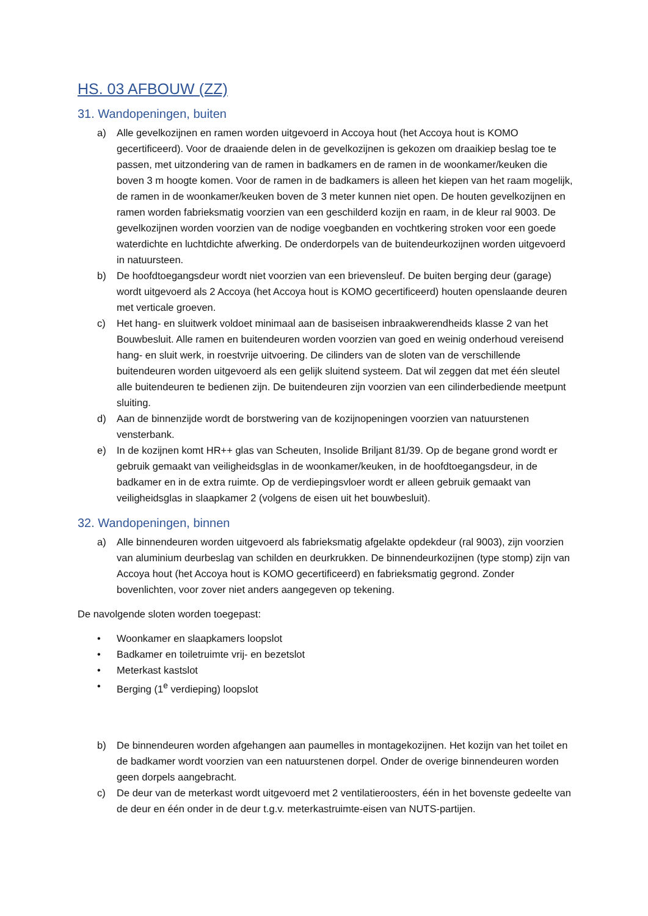HS. 03 AFBOUW (ZZ)
31. Wandopeningen, buiten
a) Alle gevelkozijnen en ramen worden uitgevoerd in Accoya hout (het Accoya hout is KOMO gecertificeerd). Voor de draaiende delen in de gevelkozijnen is gekozen om draaikiep beslag toe te passen, met uitzondering van de ramen in badkamers en de ramen in de woonkamer/keuken die boven 3 m hoogte komen. Voor de ramen in de badkamers is alleen het kiepen van het raam mogelijk, de ramen in de woonkamer/keuken boven de 3 meter kunnen niet open. De houten gevelkozijnen en ramen worden fabrieksmatig voorzien van een geschilderd kozijn en raam, in de kleur ral 9003. De gevelkozijnen worden voorzien van de nodige voegbanden en vochtkering stroken voor een goede waterdichte en luchtdichte afwerking. De onderdorpels van de buitendeurkozijnen worden uitgevoerd in natuursteen.
b) De hoofdtoegangsdeur wordt niet voorzien van een brievensleuf. De buiten berging deur (garage) wordt uitgevoerd als 2 Accoya (het Accoya hout is KOMO gecertificeerd) houten openslaande deuren met verticale groeven.
c) Het hang- en sluitwerk voldoet minimaal aan de basiseisen inbraakwerendheids klasse 2 van het Bouwbesluit. Alle ramen en buitendeuren worden voorzien van goed en weinig onderhoud vereisend hang- en sluit werk, in roestvrije uitvoering. De cilinders van de sloten van de verschillende buitendeuren worden uitgevoerd als een gelijk sluitend systeem. Dat wil zeggen dat met één sleutel alle buitendeuren te bedienen zijn. De buitendeuren zijn voorzien van een cilinderbediende meetpunt sluiting.
d) Aan de binnenzijde wordt de borstwering van de kozijnopeningen voorzien van natuurstenen vensterbank.
e) In de kozijnen komt HR++ glas van Scheuten, Insolide Briljant 81/39. Op de begane grond wordt er gebruik gemaakt van veiligheidsglas in de woonkamer/keuken, in de hoofdtoegangsdeur, in de badkamer en in de extra ruimte. Op de verdiepingsvloer wordt er alleen gebruik gemaakt van veiligheidsglas in slaapkamer 2 (volgens de eisen uit het bouwbesluit).
32. Wandopeningen, binnen
a) Alle binnendeuren worden uitgevoerd als fabrieksmatig afgelakte opdekdeur (ral 9003), zijn voorzien van aluminium deurbeslag van schilden en deurkrukken. De binnendeurkozijnen (type stomp) zijn van Accoya hout (het Accoya hout is KOMO gecertificeerd) en fabrieksmatig gegrond. Zonder bovenlichten, voor zover niet anders aangegeven op tekening.
De navolgende sloten worden toegepast:
• Woonkamer en slaapkamers loopslot
• Badkamer en toiletruimte vrij- en bezetslot
• Meterkast kastslot
• Berging (1<sup>e</sup> verdieping) loopslot
b) De binnendeuren worden afgehangen aan paumelles in montagekozijnen. Het kozijn van het toilet en de badkamer wordt voorzien van een natuurstenen dorpel. Onder de overige binnendeuren worden geen dorpels aangebracht.
c) De deur van de meterkast wordt uitgevoerd met 2 ventilatieroosters, één in het bovenste gedeelte van de deur en één onder in de deur t.g.v. meterkastruimte-eisen van NUTS-partijen.